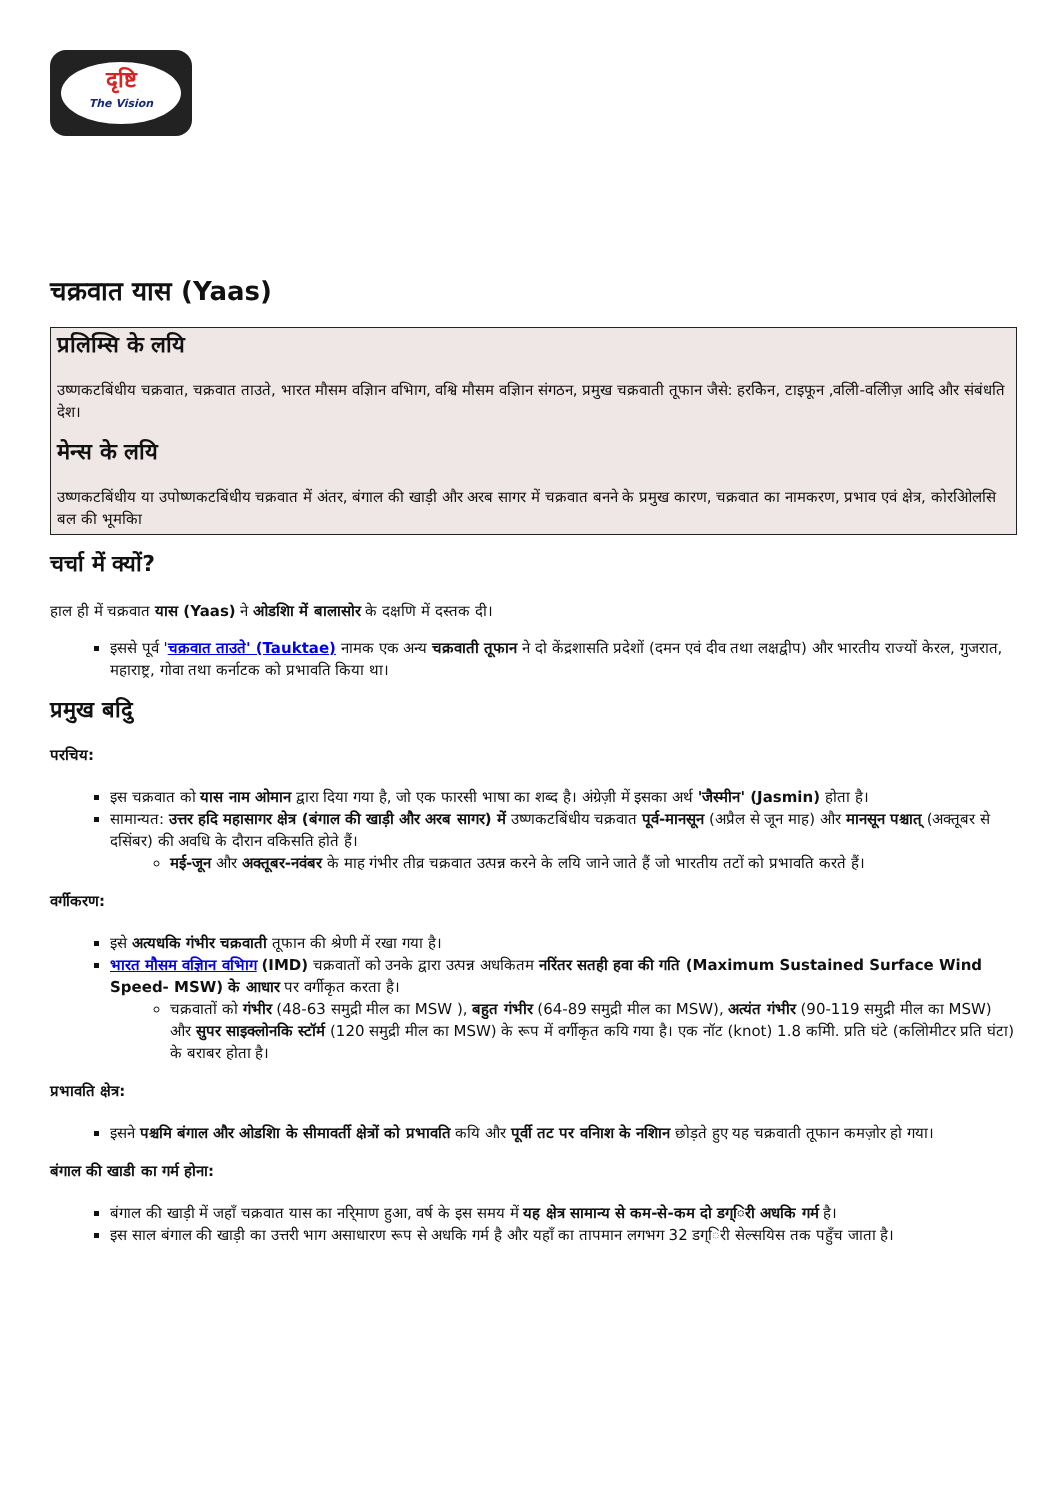दृष्टि
The Vision
चक्रवात यास (Yaas)
प्रलिम्सि के लयि
उष्णकटबिंधीय चक्रवात, चक्रवात ताउते, भारत मौसम वज्ञिान वभिाग, वश्वि मौसम वज्ञिान संगठन, प्रमुख चक्रवाती तूफान जैसे: हरकिेन, टाइफून ,वलिी-वलिीज़ आदि और संबंधति देश।
मेन्स के लयि
उष्णकटबिंधीय या उपोष्णकटबिंधीय चक्रवात में अंतर, बंगाल की खाड़ी और अरब सागर में चक्रवात बनने के प्रमुख कारण, चक्रवात का नामकरण, प्रभाव एवं क्षेत्र, कोरओिलसि बल की भूमकिा
चर्चा में क्यों?
हाल ही में चक्रवात यास (Yaas) ने ओडशिा में बालासोर के दक्षणि में दस्तक दी।
इससे पूर्व 'चक्रवात ताउते' (Tauktae) नामक एक अन्य चक्रवाती तूफान ने दो केंद्रशासति प्रदेशों (दमन एवं दीव तथा लक्षद्वीप) और भारतीय राज्यों केरल, गुजरात, महाराष्ट्र, गोवा तथा कर्नाटक को प्रभावति किया था।
प्रमुख बदिु
परचिय:
इस चक्रवात को यास नाम ओमान द्वारा दिया गया है, जो एक फारसी भाषा का शब्द है। अंग्रेज़ी में इसका अर्थ 'जैस्मीन' (Jasmin) होता है।
सामान्यत: उत्तर हदि महासागर क्षेत्र (बंगाल की खाड़ी और अरब सागर) में उष्णकटबिंधीय चक्रवात पूर्व-मानसून (अप्रैल से जून माह) और मानसून पश्चात् (अक्तूबर से दसिंबर) की अवधि के दौरान वकिसति होते हैं।
मई-जून और अक्तूबर-नवंबर के माह गंभीर तीव्र चक्रवात उत्पन्न करने के लयि जाने जाते हैं जो भारतीय तटों को प्रभावति करते हैं।
वर्गीकरण:
इसे अत्यधकि गंभीर चक्रवाती तूफान की श्रेणी में रखा गया है।
भारत मौसम वज्ञिान वभिाग (IMD) चक्रवातों को उनके द्वारा उत्पन्न अधकितम नरिंतर सतही हवा की गति (Maximum Sustained Surface Wind Speed- MSW) के आधार पर वर्गीकृत करता है।
चक्रवातों को गंभीर (48-63 समुद्री मील का MSW ), बहुत गंभीर (64-89 समुद्री मील का MSW), अत्यंत गंभीर (90-119 समुद्री मील का MSW) और सुपर साइक्लोनकि स्टॉर्म (120 समुद्री मील का MSW) के रूप में वर्गीकृत कयि गया है। एक नॉट (knot) 1.8 कमिी. प्रति घंटे (कलिोमीटर प्रति घंटा) के बराबर होता है।
प्रभावति क्षेत्र:
इसने पश्चमि बंगाल और ओडशिा के सीमावर्ती क्षेत्रों को प्रभावति कयि और पूर्वी तट पर वनिाश के नशिान छोड़ते हुए यह चक्रवाती तूफान कमज़ोर हो गया।
बंगाल की खाडी का गर्म होना:
बंगाल की खाड़ी में जहाँ चक्रवात यास का नरि्माण हुआ, वर्ष के इस समय में यह क्षेत्र सामान्य से कम-से-कम दो डग्िरी अधकि गर्म है।
इस साल बंगाल की खाड़ी का उत्तरी भाग असाधारण रूप से अधकि गर्म है और यहाँ का तापमान लगभग 32 डग्िरी सेल्सयिस तक पहुँच जाता है।